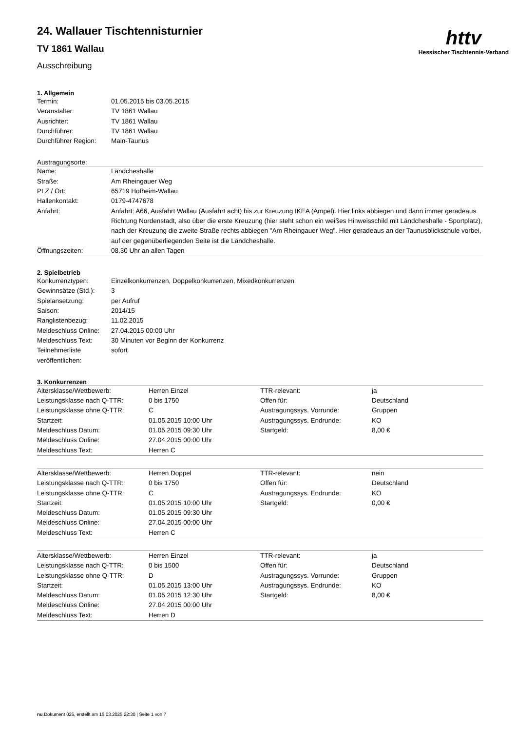httv
Hessischer Tischtennis-Verband
24. Wallauer Tischtennisturnier
TV 1861 Wallau
Ausschreibung
1. Allgemein
| Termin: | 01.05.2015 bis 03.05.2015 |
| Veranstalter: | TV 1861 Wallau |
| Ausrichter: | TV 1861 Wallau |
| Durchführer: | TV 1861 Wallau |
| Durchführer Region: | Main-Taunus |
Austragungsorte:
| Name: | Ländcheshalle |
| Straße: | Am Rheingauer Weg |
| PLZ / Ort: | 65719 Hofheim-Wallau |
| Hallenkontakt: | 0179-4747678 |
| Anfahrt: | Anfahrt: A66, Ausfahrt Wallau (Ausfahrt acht) bis zur Kreuzung IKEA (Ampel). Hier links abbiegen und dann immer geradeaus Richtung Nordenstadt, also über die erste Kreuzung (hier steht schon ein weißes Hinweisschild mit Ländcheshalle - Sportplatz), nach der Kreuzung die zweite Straße rechts abbiegen "Am Rheingauer Weg". Hier geradeaus an der Taunusblickschule vorbei, auf der gegenüberliegenden Seite ist die Ländcheshalle. |
| Öffnungszeiten: | 08.30 Uhr an allen Tagen |
2. Spielbetrieb
| Konkurrenztypen: | Einzelkonkurrenzen, Doppelkonkurrenzen, Mixedkonkurrenzen |
| Gewinnsätze (Std.): | 3 |
| Spielansetzung: | per Aufruf |
| Saison: | 2014/15 |
| Ranglistenbezug: | 11.02.2015 |
| Meldeschluss Online: | 27.04.2015 00:00 Uhr |
| Meldeschluss Text: | 30 Minuten vor Beginn der Konkurrenz |
| Teilnehmerliste veröffentlichen: | sofort |
3. Konkurrenzen
| Altersklasse/Wettbewerb: | Herren Einzel | TTR-relevant: | ja |
| Leistungsklasse nach Q-TTR: | 0 bis 1750 | Offen für: | Deutschland |
| Leistungsklasse ohne Q-TTR: | C | Austragungssys. Vorrunde: | Gruppen |
| Startzeit: | 01.05.2015 10:00 Uhr | Austragungssys. Endrunde: | KO |
| Meldeschluss Datum: | 01.05.2015 09:30 Uhr | Startgeld: | 8,00 € |
| Meldeschluss Online: | 27.04.2015 00:00 Uhr | | |
| Meldeschluss Text: | Herren C | | |
| Altersklasse/Wettbewerb: | Herren Doppel | TTR-relevant: | nein |
| Leistungsklasse nach Q-TTR: | 0 bis 1750 | Offen für: | Deutschland |
| Leistungsklasse ohne Q-TTR: | C | Austragungssys. Endrunde: | KO |
| Startzeit: | 01.05.2015 10:00 Uhr | Startgeld: | 0,00 € |
| Meldeschluss Datum: | 01.05.2015 09:30 Uhr | | |
| Meldeschluss Online: | 27.04.2015 00:00 Uhr | | |
| Meldeschluss Text: | Herren C | | |
| Altersklasse/Wettbewerb: | Herren Einzel | TTR-relevant: | ja |
| Leistungsklasse nach Q-TTR: | 0 bis 1500 | Offen für: | Deutschland |
| Leistungsklasse ohne Q-TTR: | D | Austragungssys. Vorrunde: | Gruppen |
| Startzeit: | 01.05.2015 13:00 Uhr | Austragungssys. Endrunde: | KO |
| Meldeschluss Datum: | 01.05.2015 12:30 Uhr | Startgeld: | 8,00 € |
| Meldeschluss Online: | 27.04.2015 00:00 Uhr | | |
| Meldeschluss Text: | Herren D | | |
nu.Dokument 025, erstellt am 15.03.2025 22:30 | Seite 1 von 7